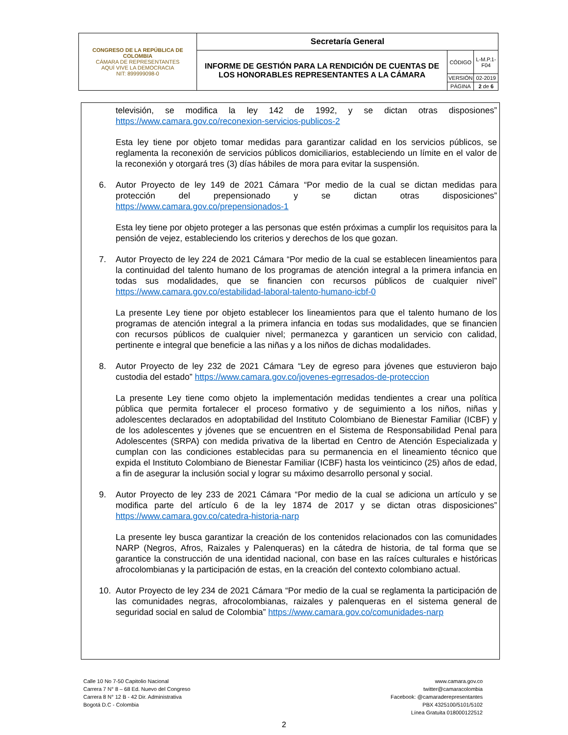| CONGRESO DE LA REPÚBLICA DE COLOMBIA CÁMARA DE REPRESENTANTES AQUÍ VIVE LA DEMOCRACIA NIT: 899999098-0 | Secretaría General | | |
| | INFORME DE GESTIÓN PARA LA RENDICIÓN DE CUENTAS DE LOS HONORABLES REPRESENTANTES A LA CÁMARA | CÓDIGO | L-M.P.1-F04 |
| | | VERSIÓN | 02-2019 |
| | | PÁGINA | 2 de 6 |
televisión, se modifica la ley 142 de 1992, y se dictan otras disposiones” https://www.camara.gov.co/reconexion-servicios-publicos-2
Esta ley tiene por objeto tomar medidas para garantizar calidad en los servicios públicos, se reglamenta la reconexión de servicios públicos domiciliarios, estableciendo un límite en el valor de la reconexión y otorgará tres (3) días hábiles de mora para evitar la suspensión.
6. Autor Proyecto de ley 149 de 2021 Cámara “Por medio de la cual se dictan medidas para protección del prepensionado y se dictan otras disposiciones” https://www.camara.gov.co/prepensionados-1
Esta ley tiene por objeto proteger a las personas que estén próximas a cumplir los requisitos para la pensión de vejez, estableciendo los criterios y derechos de los que gozan.
7. Autor Proyecto de ley 224 de 2021 Cámara “Por medio de la cual se establecen lineamientos para la continuidad del talento humano de los programas de atención integral a la primera infancia en todas sus modalidades, que se financien con recursos públicos de cualquier nivel” https://www.camara.gov.co/estabilidad-laboral-talento-humano-icbf-0
La presente Ley tiene por objeto establecer los lineamientos para que el talento humano de los programas de atención integral a la primera infancia en todas sus modalidades, que se financien con recursos públicos de cualquier nivel; permanezca y garanticen un servicio con calidad, pertinente e integral que beneficie a las niñas y a los niños de dichas modalidades.
8. Autor Proyecto de ley 232 de 2021 Cámara “Ley de egreso para jóvenes que estuvieron bajo custodia del estado” https://www.camara.gov.co/jovenes-egrresados-de-proteccion
La presente Ley tiene como objeto la implementación medidas tendientes a crear una política pública que permita fortalecer el proceso formativo y de seguimiento a los niños, niñas y adolescentes declarados en adoptabilidad del Instituto Colombiano de Bienestar Familiar (ICBF) y de los adolescentes y jóvenes que se encuentren en el Sistema de Responsabilidad Penal para Adolescentes (SRPA) con medida privativa de la libertad en Centro de Atención Especializada y cumplan con las condiciones establecidas para su permanencia en el lineamiento técnico que expida el Instituto Colombiano de Bienestar Familiar (ICBF) hasta los veinticinco (25) años de edad, a fin de asegurar la inclusión social y lograr su máximo desarrollo personal y social.
9. Autor Proyecto de ley 233 de 2021 Cámara “Por medio de la cual se adiciona un artículo y se modifica parte del artículo 6 de la ley 1874 de 2017 y se dictan otras disposiciones” https://www.camara.gov.co/catedra-historia-narp
La presente ley busca garantizar la creación de los contenidos relacionados con las comunidades NARP (Negros, Afros, Raizales y Palenqueras) en la cátedra de historia, de tal forma que se garantice la construcción de una identidad nacional, con base en las raíces culturales e históricas afrocolombianas y la participación de estas, en la creación del contexto colombiano actual.
10. Autor Proyecto de ley 234 de 2021 Cámara “Por medio de la cual se reglamenta la participación de las comunidades negras, afrocolombianas, raizales y palenqueras en el sistema general de seguridad social en salud de Colombia” https://www.camara.gov.co/comunidades-narp
Calle 10 No 7-50 Capitolio Nacional
Carrera 7 N° 8 – 68 Ed. Nuevo del Congreso
Carrera 8 N° 12 B - 42 Dir. Administrativa
Bogotá D.C - Colombia
www.camara.gov.co
twitter@camaracolombia
Facebook: @camaraderepresentantes
PBX 4325100/5101/5102
Línea Gratuita 018000122512
2